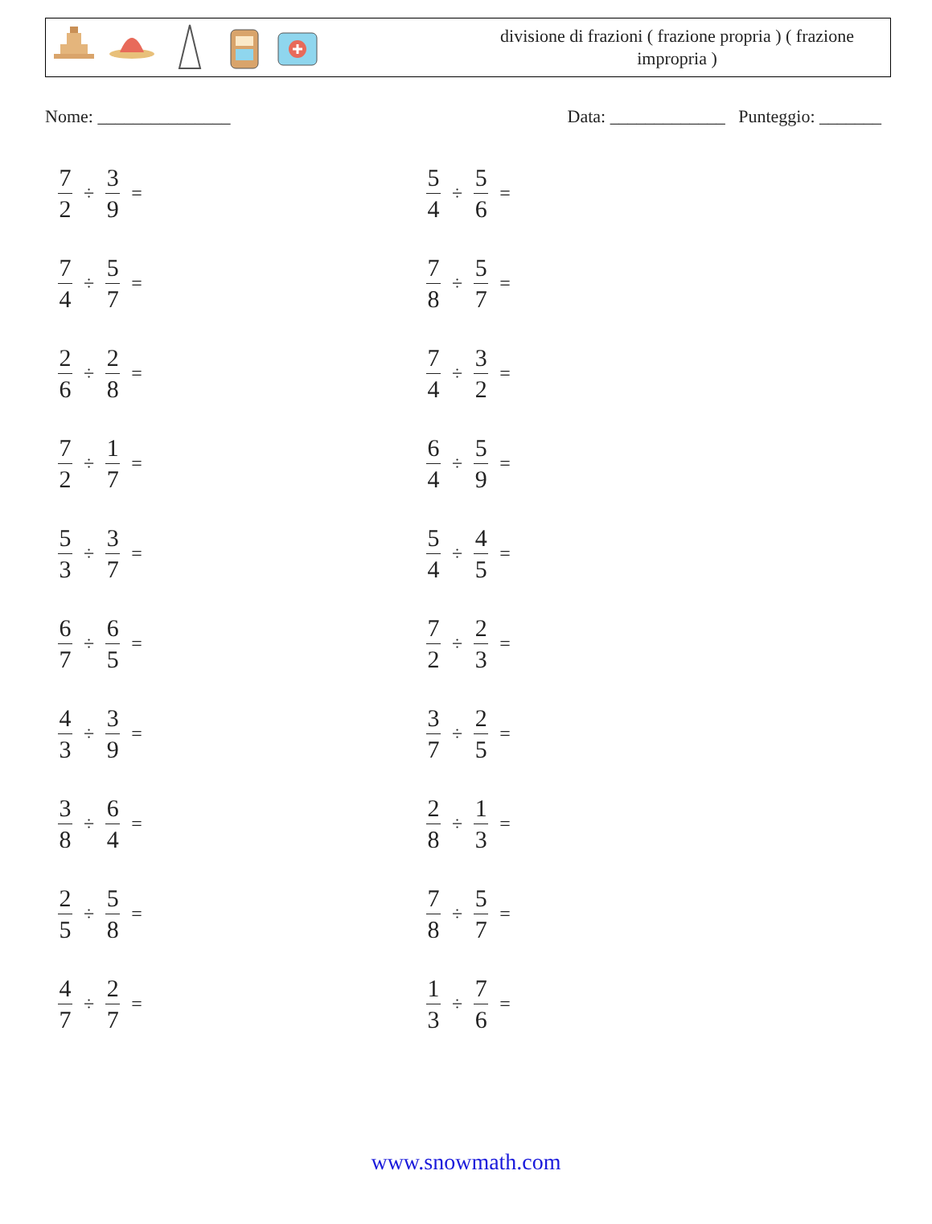divisione di frazioni ( frazione propria ) ( frazione impropria )
Nome: _______________ Data: _____________ Punteggio: _______
7 2 ÷ 3 9 =
5 4 ÷ 5 6 =
7 4 ÷ 5 7 =
7 8 ÷ 5 7 =
2 6 ÷ 2 8 =
7 4 ÷ 3 2 =
7 2 ÷ 1 7 =
6 4 ÷ 5 9 =
5 3 ÷ 3 7 =
5 4 ÷ 4 5 =
6 7 ÷ 6 5 =
7 2 ÷ 2 3 =
4 3 ÷ 3 9 =
3 7 ÷ 2 5 =
3 8 ÷ 6 4 =
2 8 ÷ 1 3 =
2 5 ÷ 5 8 =
7 8 ÷ 5 7 =
4 7 ÷ 2 7 =
1 3 ÷ 7 6 =
www.snowmath.com